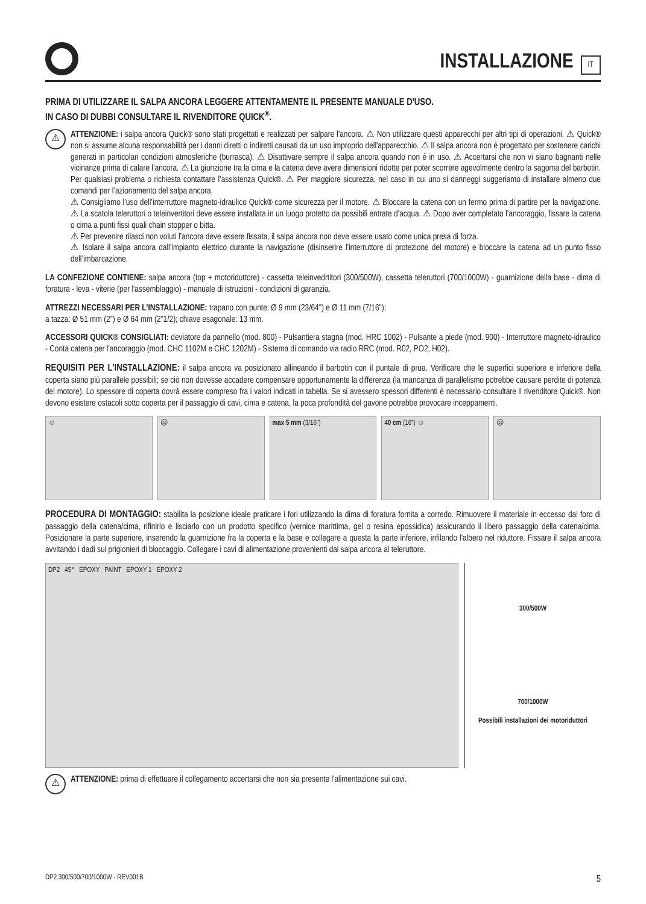INSTALLAZIONE
IT
PRIMA DI UTILIZZARE IL SALPA ANCORA LEGGERE ATTENTAMENTE IL PRESENTE MANUALE D'USO.
IN CASO DI DUBBI CONSULTARE IL RIVENDITORE QUICK<sup>®</sup>.
⚠
ATTENZIONE: i salpa ancora Quick® sono stati progettati e realizzati per salpare l'ancora. ⚠ Non utilizzare questi apparecchi per altri tipi di operazioni. ⚠ Quick® non si assume alcuna responsabilità per i danni diretti o indiretti causati da un uso improprio dell'apparecchio. ⚠ Il salpa ancora non è progettato per sostenere carichi generati in particolari condizioni atmosferiche (burrasca). ⚠ Disattivare sempre il salpa ancora quando non è in uso. ⚠ Accertarsi che non vi siano bagnanti nelle vicinanze prima di calare l’ancora. ⚠ La giunzione tra la cima e la catena deve avere dimensioni ridotte per poter scorrere agevolmente dentro la sagoma del barbotin. Per qualsiasi problema o richiesta contattare l’assistenza Quick®. ⚠ Per maggiore sicurezza, nel caso in cui uno si danneggi suggeriamo di installare almeno due comandi per l’azionamento del salpa ancora.
⚠ Consigliamo l’uso dell’interruttore magneto-idraulico Quick® come sicurezza per il motore. ⚠ Bloccare la catena con un fermo prima di partire per la navigazione. ⚠ La scatola teleruttori o teleinvertitori deve essere installata in un luogo protetto da possibili entrate d’acqua. ⚠ Dopo aver completato l’ancoraggio, fissare la catena o cima a punti fissi quali chain stopper o bitta.
⚠ Per prevenire rilasci non voluti l’ancora deve essere fissata, il salpa ancora non deve essere usato come unica presa di forza.
⚠ Isolare il salpa ancora dall’impianto elettrico durante la navigazione (disinserire l’interruttore di protezione del motore) e bloccare la catena ad un punto fisso dell’imbarcazione.
LA CONFEZIONE CONTIENE: salpa ancora (top + motoriduttore) - cassetta teleinvedrtitori (300/500W), cassetta teleruttori (700/1000W) - guarnizione della base - dima di foratura - leva - viterie (per l'assemblaggio) - manuale di istruzioni - condizioni di garanzia.
ATTREZZI NECESSARI PER L'INSTALLAZIONE: trapano con punte: Ø 9 mm (23/64") e Ø 11 mm (7/16");
a tazza: Ø 51 mm (2”) e Ø 64 mm (2”1/2); chiave esagonale: 13 mm.
ACCESSORI QUICK® CONSIGLIATI: deviatore da pannello (mod. 800) - Pulsantiera stagna (mod. HRC 1002) - Pulsante a piede (mod. 900) - Interruttore magneto-idraulico - Conta catena per l'ancoraggio (mod. CHC 1102M e CHC 1202M) - Sistema di comando via radio RRC (mod. R02, PO2, H02).
REQUISITI PER L'INSTALLAZIONE: il salpa ancora va posizionato allineando il barbotin con il puntale di prua. Verificare che le superfici superiore e inferiore della coperta siano più parallele possibili; se ciò non dovesse accadere compensare opportunamente la differenza (la mancanza di parallelismo potrebbe causare perdite di potenza del motore). Lo spessore di coperta dovrà essere compreso fra i valori indicati in tabella. Se si avessero spessori differenti è necessario consultare il rivenditore Quick®. Non devono esistere ostacoli sotto coperta per il passaggio di cavi, cima e catena, la poca profondità del gavone potrebbe provocare inceppamenti.
☺ ☹ max 5 mm (3/16”) 40 cm (16”) ☺ ☹
PROCEDURA DI MONTAGGIO: stabilita la posizione ideale praticare i fori utilizzando la dima di foratura fornita a corredo. Rimuovere il materiale in eccesso dal foro di passaggio della catena/cima, rifinirlo e lisciarlo con un prodotto specifico (vernice marittima, gel o resina epossidica) assicurando il libero passaggio della catena/cima. Posizionare la parte superiore, inserendo la guarnizione fra la coperta e la base e collegare a questa la parte inferiore, infilando l'albero nel riduttore. Fissare il salpa ancora avvitando i dadi sui prigionieri di bloccaggio. Collegare i cavi di alimentazione provenienti dal salpa ancora al teleruttore.
DP2 45° EPOXY PAINT EPOXY 1 EPOXY 2
300/500W
700/1000W
Possibili installazioni dei motoriduttori
⚠
ATTENZIONE: prima di effettuare il collegamento accertarsi che non sia presente l'alimentazione sui cavi.
DP2 300/500/700/1000W - REV001B 5